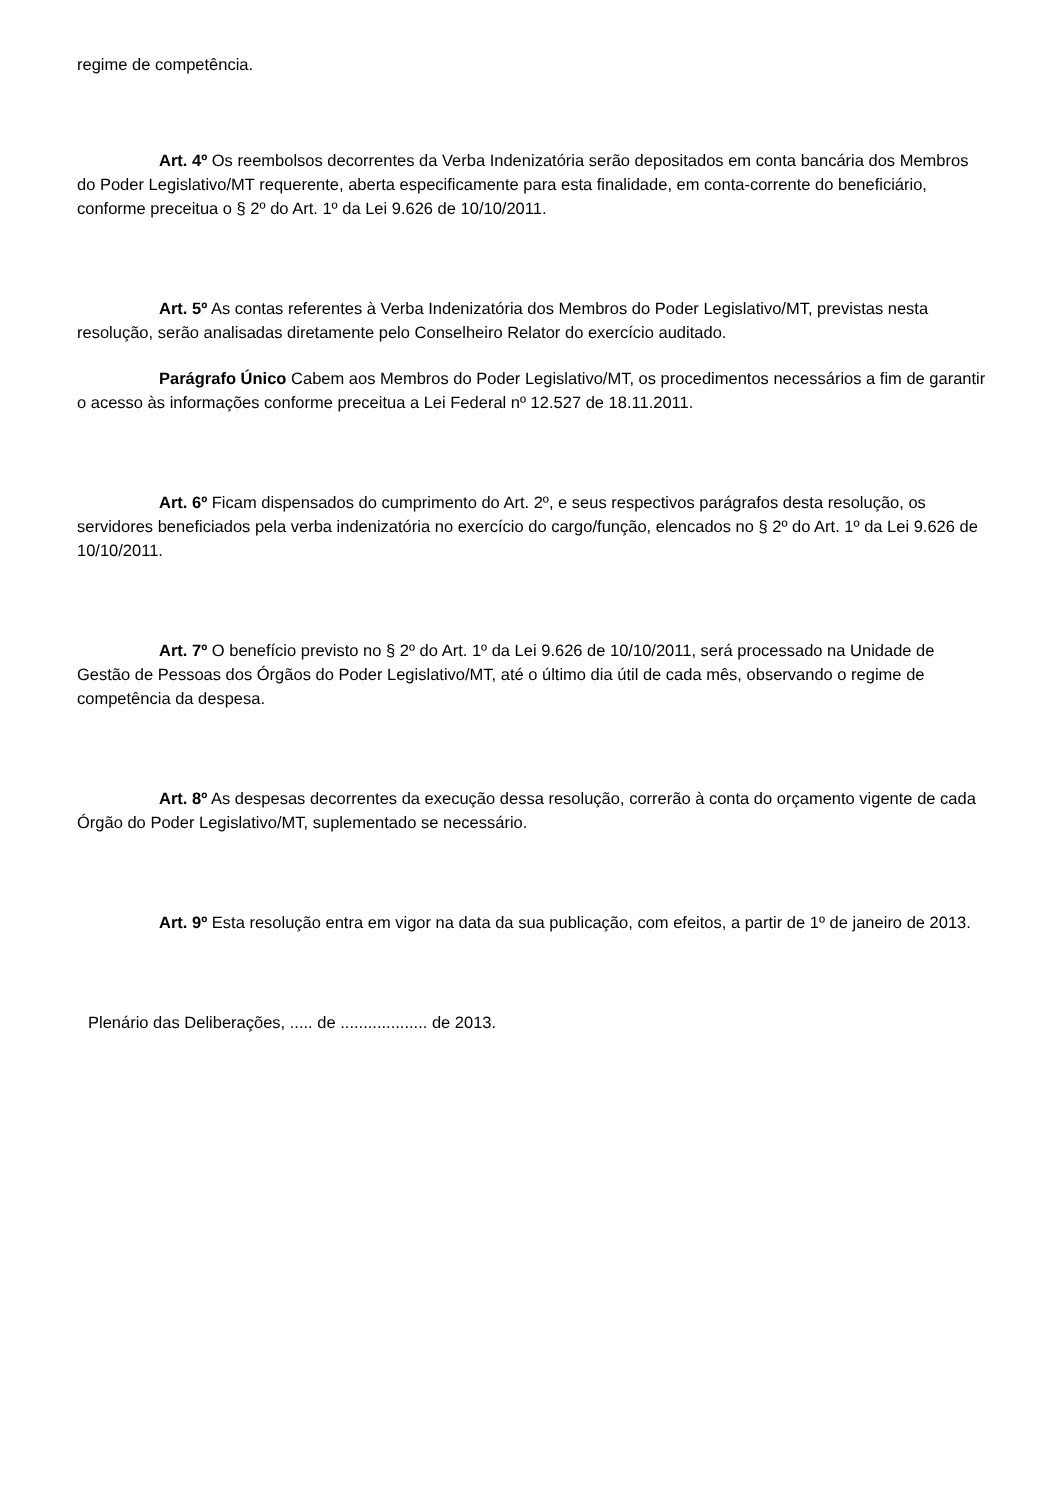regime de competência.
Art. 4º Os reembolsos decorrentes da Verba Indenizatória serão depositados em conta bancária dos Membros do Poder Legislativo/MT requerente, aberta especificamente para esta finalidade, em conta-corrente do beneficiário, conforme preceitua o § 2º do Art. 1º da Lei 9.626 de 10/10/2011.
Art. 5º As contas referentes à Verba Indenizatória dos Membros do Poder Legislativo/MT, previstas nesta resolução, serão analisadas diretamente pelo Conselheiro Relator do exercício auditado.
Parágrafo Único Cabem aos Membros do Poder Legislativo/MT, os procedimentos necessários a fim de garantir o acesso às informações conforme preceitua a Lei Federal nº 12.527 de 18.11.2011.
Art. 6º Ficam dispensados do cumprimento do Art. 2º, e seus respectivos parágrafos desta resolução, os servidores beneficiados pela verba indenizatória no exercício do cargo/função, elencados no § 2º do Art. 1º da Lei 9.626 de 10/10/2011.
Art. 7º O benefício previsto no § 2º do Art. 1º da Lei 9.626 de 10/10/2011, será processado na Unidade de Gestão de Pessoas dos Órgãos do Poder Legislativo/MT, até o último dia útil de cada mês, observando o regime de competência da despesa.
Art. 8º As despesas decorrentes da execução dessa resolução, correrão à conta do orçamento vigente de cada Órgão do Poder Legislativo/MT, suplementado se necessário.
Art. 9º Esta resolução entra em vigor na data da sua publicação, com efeitos, a partir de 1º de janeiro de 2013.
Plenário das Deliberações, ..... de ................... de 2013.